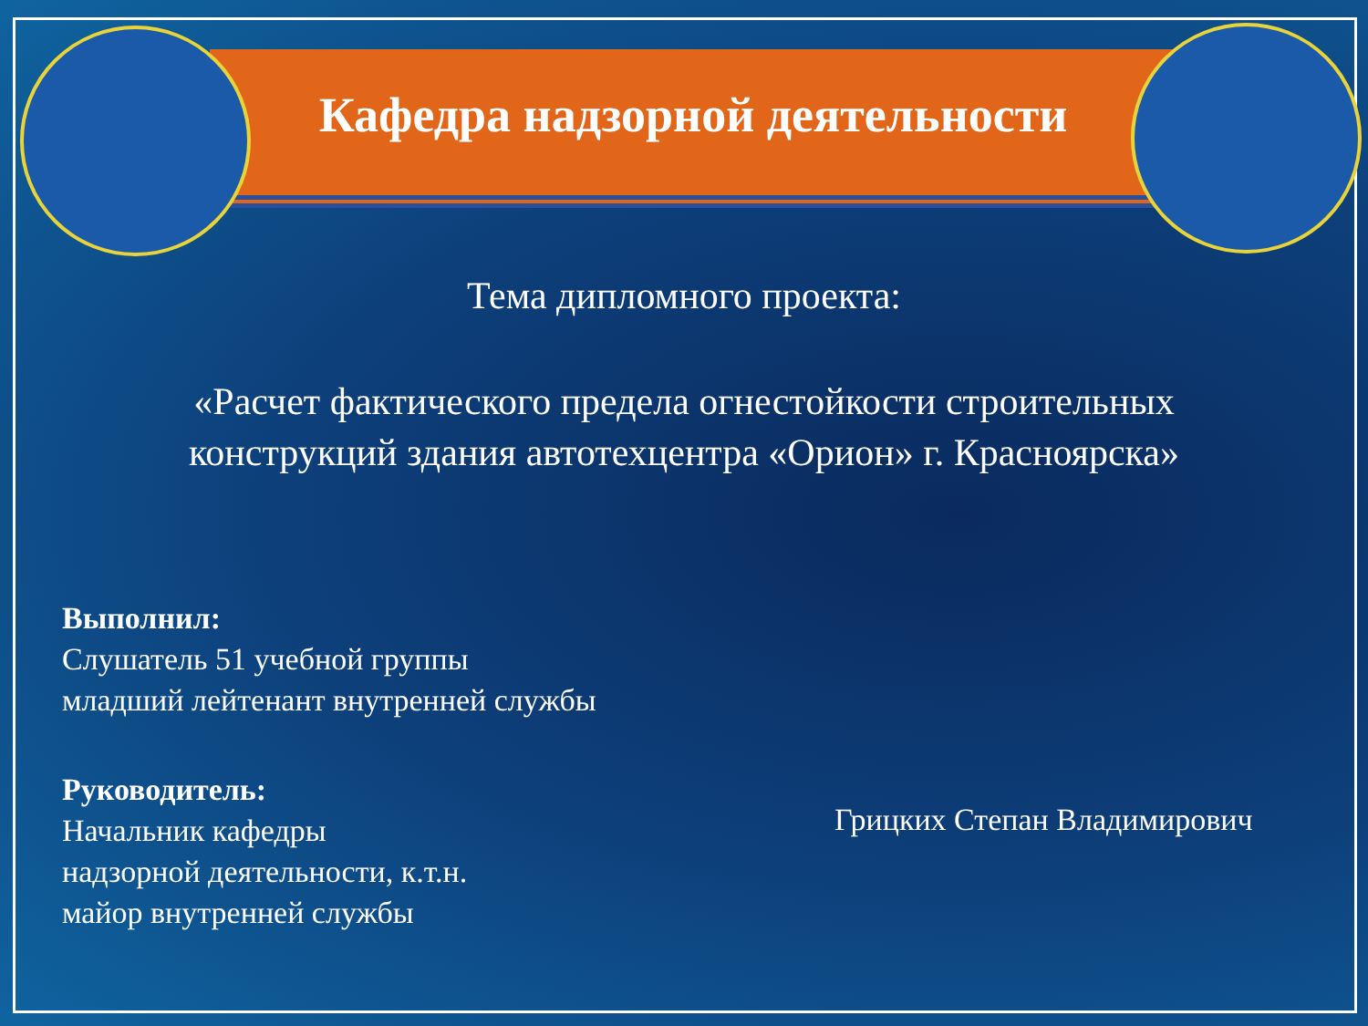Кафедра надзорной деятельности
Тема дипломного проекта:
«Расчет фактического предела огнестойкости строительных конструкций здания автотехцентра «Орион» г. Красноярска»
Выполнил:
Слушатель 51 учебной группы
младший лейтенант внутренней службы
Руководитель:
Начальник кафедры
надзорной деятельности, к.т.н.
майор внутренней службы
Грицких Степан Владимирович